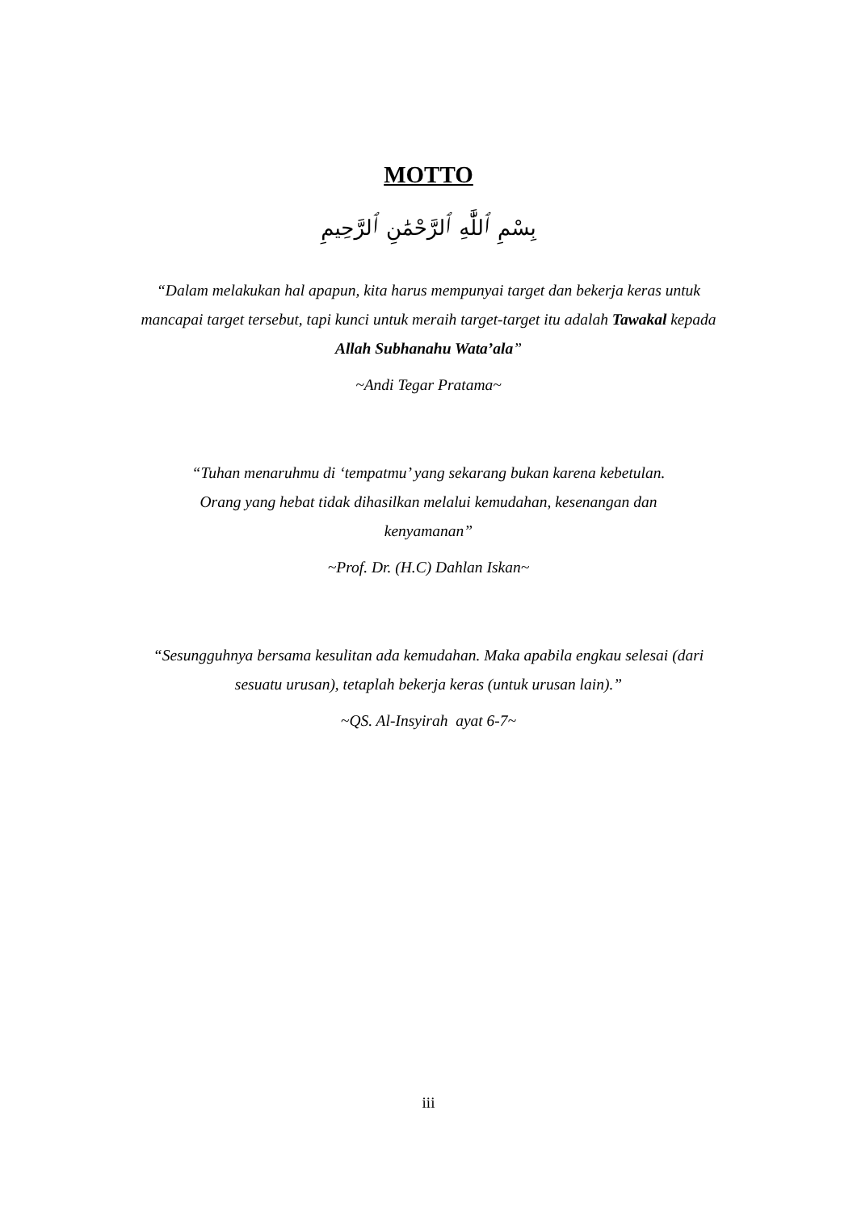MOTTO
بِسْمِ ٱللَّٰهِ ٱلرَّحْمَٰنِ ٱلرَّحِيمِ
“Dalam melakukan hal apapun, kita harus mempunyai target dan bekerja keras untuk mancapai target tersebut, tapi kunci untuk meraih target-target itu adalah Tawakal kepada Allah Subhanahu Wata’ala”
~Andi Tegar Pratama~
“Tuhan menaruhmu di ‘tempatmu’ yang sekarang bukan karena kebetulan. Orang yang hebat tidak dihasilkan melalui kemudahan, kesenangan dan kenyamanan”
~Prof. Dr. (H.C) Dahlan Iskan~
“Sesungguhnya bersama kesulitan ada kemudahan. Maka apabila engkau selesai (dari sesuatu urusan), tetaplah bekerja keras (untuk urusan lain).”
~QS. Al-Insyirah ayat 6-7~
iii